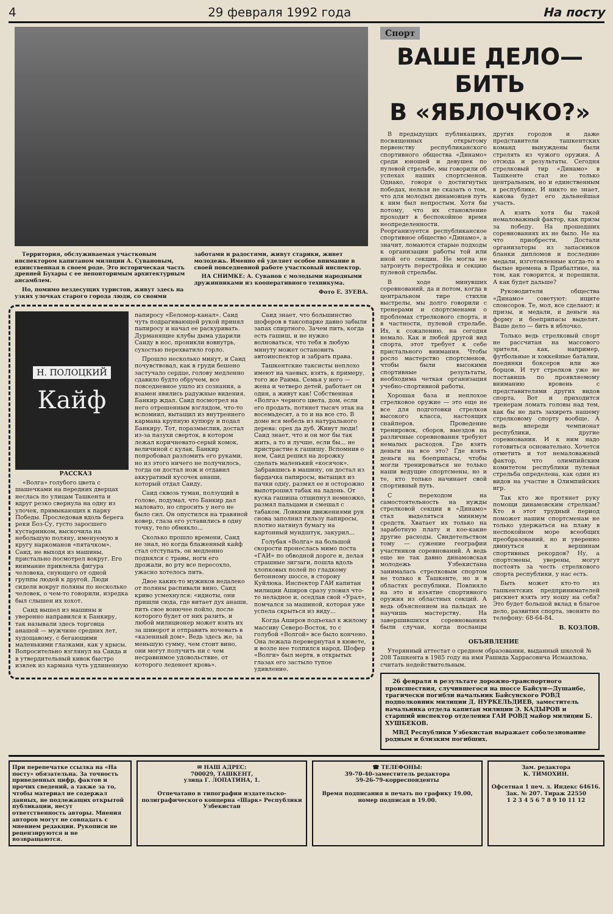4 29 февраля 1992 года На посту
Территория, обслуживаемая участковым инспектором капитаном милиции А. Сувановым, единственная в своем роде. Это историческая часть древней Бухары с ее неповторимым архитектурным ансамблем.
Но, помимо вездесущих туристов, живут здесь на узких улочках старого города люди, со своими заботами и радостями, живут старики, живет молодежь. Именно ей уделяет особое внимание в своей повседневной работе участковый инспектор.
НА СНИМКЕ: А. Суванов с молодыми народными дружинниками из кооперативного техникума.
Фото Е. ЗУЕВА.
Н. ПОЛОЦКИЙ
Кайф
РАССКАЗ
«Волга» голубого цвета с шашечками на передних дверцах неслась по улицам Ташкента и вдруг резко свернула на одну из улочек, примыкающих к парку Победы. Проследовав вдоль берега реки Боз-Су, густо заросшего кустарником, выскочила на небольшую поляну, именуемую в кругу наркоманов «пятачком». Саид, не выходя из машины, пристально посмотрел вокруг. Его внимание привлекла фигура человека, снующего от одной группы людей к другой. Люди сидели вокруг поляны по несколько человек, о чем-то говорили, изредка был слышен их хохот.
Саид вышел из машины и уверенно направился к Банкиру, так называли здесь торговца анашой — мужчине средних лет, худощавому, с бегающими маленькими глазками, как у крысы. Вопросительно взглянул на Саида и в утвердительный кивок быстро извлек из кармана чуть удлиненную папиросу «Беломор-канал». Саид чуть подрагивающей рукой принял папиросу и начал ее раскуривать. Дурманящие клубы дыма ударили Саиду в нос, проникли вовнутрь, сухостью перехватило горло.
Прошло несколько минут, и Саид почувствовал, как в груди бешено застучало сердце, голову медленно сдавило будто обручем, все повседневное ушло из сознания, а взамен явились радужные видения. Банкир ждал. Саид посмотрел на него отрешенным взглядом, что-то вспомнил, вытащил из внутреннего кармана крупную купюру и подал Банкиру. Тот, поразмыслив, достал из-за пазухи сверток, в котором лежал коричневато-серый комок, величиной с кулак. Банкир попробовал разломить его руками, но из этого ничего не получилось, тогда он достал нож и отдавил аккуратный кусочек анаши, который отдал Саиду.
Саид сквозь туман, ползущий в голове, подумал, что Банкир дал маловато, но спросить у него не было сил. Он опустился на травяной ковер, глаза его уставились в одну точку, тело обмякло...
Сколько прошло времени, Саид не знал, но когда блаженный кайф стал отступать, он медленно поднялся с травы, ноги его дрожали, во рту все пересохло, ужасно хотелось пить.
Двое каких-то мужиков недалеко от поляны распивали вино. Саид криво усмехнулся: «идиоты, они пришли сюда, где витает дух анаши, пить свое вонючее пойло, после которого будет от них разить, и любой милиционер может взять их за шиворот и отправить ночевать в «казенный дом». Ведь здесь же, за меньшую сумму, чем стоит вино, они могут получить ни с чем несравнимое удовольствие, от которого леденеет кровь».
Саид знает, что большинство шоферов в таксопарке давно забыли запах спиртного. Зачем пить, когда есть гашиш, и не нужно волноваться, что тебя в любую минуту может остановить автоинспектор и забрать права.
Ташкентские таксисты неплохо имеют на чаевых, взять, к примеру, того же Раима. Семья у него — жена и четверо детей, работает он один, а живут как! Собственная «Волга» черного цвета, дом, если его продать, потянет тысяч этак на восемьдесят, а то и на все сто. В доме вся мебель из натурального дерева: орех да дуб. Живут люди! Саид знает, что и он мог бы так жить, а то и лучше, если бы... не пристрастие к гашишу. Вспомнив о нем, Саид решил на дорожку сделать маленький «косячок». Забравшись в машину, он достал из бардачка папиросы, вытащил из пачки одну, размял ее и осторожно выпотрошил табак на ладонь. От куска гашиша отщипнул немножко, размял пальцами и смешал с табаком. Ловкими движениями рук снова заполнил гильзу папиросы, плотно натянул бумагу на картонный мундштук, закурил...
Голубая «Волга» на большой скорости пронеслась мимо поста «ГАИ» по обводной дороге и, делая страшные зигзаги, пошла вдоль хлопковых полей по гладкому бетонному шоссе, в сторону Куйлюка. Инспектор ГАИ капитан милиции Аширов сразу уловил что-то неладное и, оседлав свой «Урал», помчался за машиной, которая уже успела скрыться из виду...
Когда Аширов подъехал к жилому массиву Северо-Восток, то с голубой «Волгой» все было кончено. Она лежала перевернутая в кювете, и возле нее толпился народ. Шофер «Волги» был мертв, в открытых глазах его застыло тупое удивление.
Спорт
ВАШЕ ДЕЛО—БИТЬ
В «ЯБЛОЧКО?»
В предыдущих публикациях, посвященных открытому первенству республиканского спортивного общества «Динамо» среди юношей и девушек по пулевой стрельбе, мы говорили об успехах наших спортсменов. Однако, говоря о достигнутых победах, нельзя не сказать о том, что для молодых динамовцев путь к ним был непростым. Хотя бы потому, что их становление проходит в беспокойное время неопределенности. Реорганизуется республиканское спортивное общество «Динамо», а значит, ломаются старые подходы к организации работы той или иной его секции. Не могла не затронуть перестройка и секцию пулевой стрельбы.
В ходе минувших соревнований, да и потом, когда в центральном тире стихли выстрелы, мы долго говорили с тренерами и спортсменами о проблемах стрелкового спорта, и в частности, пулевой стрельбе. Их, к сожалению, на сегодня немало. Как и любой другой вид спорта, этот требует к себе пристального внимания. Чтобы росло мастерство спортсменов, чтобы были высокими спортивные результаты, необходима четкая организация учебно-спортивной работы.
Хорошая база и неплохое стрелковое оружие — это еще не все для подготовки стрелков высокого класса, настоящих снайперов. Проведение тренировок, сборов, выездов на различные соревнования требуют немалых расходов. Где взять деньги на все это? Где взять деньги на боеприпасы, чтобы могли тренироваться не только наши ведущие спортсмены, но и те, кто только начинает свой спортивный путь.
С переходом на самостоятельность на нужды стрелковой секции в «Динамо» стал выделяться минимум средств. Хватает их только на заработную плату и кое-какие другие расходы. Свидетельством тому — сужение географии участников соревнований. А ведь еще не так давно динамовская молодежь Узбекистана занималась стрелковым спортом не только в Ташкенте, но и в областях республики. Повлияло на это и изъятие спортивного оружия из областных секций. А ведь объяснением на пальцах не научишь мастерству. На завершившихся соревнованиях были случаи, когда посланцы других городов и даже представители ташкентских команд вынуждены были стрелять из чужого оружия. А отсюда и результаты. Сегодня стрелковый тир «Динамо» в Ташкенте стал не только центральным, но и единственным в республике. И никто не знает, какова будет его дальнейшая участь.
А взять хотя бы такой немаловажный фактор, как призы за победу. На прошедших соревнованиях их не было. Не на что приобрести. Достали организаторы из запасников бланки дипломов и последние медали, изготовленные когда-то в былые времена в Прибалтике, на том, как говорится, и порешили. А как будет дальше?
Руководители общества «Динамо» советуют: ищите спонсоров. Те, мол, все сделают: и призы, и медали, и деньги на форму и боеприпасы выделят. Ваше дело — бить в яблочко.
Только ведь стрелковый спорт не рассчитан на массового зрителя, как, например, футбольные и хоккейные баталии, поединки боксеров или же борцов. И тут стрелков уже не поставишь по проявляемому вниманию вровень с представителями других видов спорта. Вот и приходится тренерам ломать головы над тем, как бы не дать захиреть нашему стрелковому спорту вообще. А ведь впереди чемпионат республики, другие соревнования. И к ним надо готовиться основательно. Хочется отметить и тот немаловажный фактор, что олимпийским комитетом республики пулевая стрельба определена, как один из видов на участие в Олимпийских игр.
Так кто же протянет руку помощи динамовским стрелкам? Кто в этот трудный период поможет нашим спортсменам не только удержаться на плаву в неспокойном море всеобщих преобразований, но и уверенно двинуться к вершинам спортивных рекордов? Ну, а спортсмены, уверены, могут постоять за честь стрелкового спорта республики, у нас есть.
Быть может кто-то из ташкентских предпринимателей рискнет взять эту ношу на себя? Это будет большой вклад в благое дело, развития спорта, звоните по телефону: 68-64-84.
В. КОЗЛОВ.
ОБЪЯВЛЕНИЕ
Утерянный аттестат о среднем образовании, выданный школой № 208 Ташкента в 1985 году на имя Рашида Харрасовича Исмаилова, считать недействительным.
26 февраля в результате дорожно-транспортного происшествия, случившегося на шоссе Байсун—Душанбе, трагически погибли начальник Байсунского РОВД подполковник милиции Д. НУРКЕЛЬДИЕВ, заместитель начальника отдела капитан милиции Э. КАДЫРОВ и старший инспектор отделения ГАИ РОВД майор милиции Б. ХУШБЕКОВ.
МВД Республики Узбекистан выражает соболезнование родным и близким погибших.
При перепечатке ссылка на «На посту» обязательна. За точность приведенных цифр, фактов и прочих сведений, а также за то, чтобы материал не содержал данных, не подлежащих открытой публикации, несут ответственность авторы. Мнения авторов могут не совпадать с мнением редакции. Рукописи не рецензируются и не возвращаются.
✉ НАШ АДРЕС:
700029, ТАШКЕНТ,
улица Г. ЛОПАТИНА, 1.
Отпечатано в типографии издательско-полиграфического концерна «Шарк» Республики Узбекистан
☎ ТЕЛЕФОНЫ:
39-70-40-заместитель редактора
59-26-79-корреспонденты
Время подписания в печать по графику 19.00, номер подписан в 19.00.
Зам. редактора
К. ТИМОХИН.
Офсетная 1 печ. л. Индекс 64616.
Зак. № 207. Тираж 22550
1 2 3 4 5 6 7 8 9 10 11 12